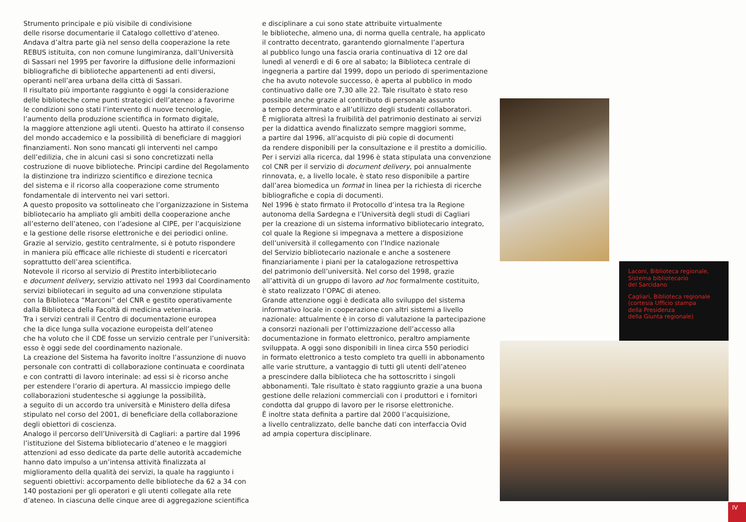Strumento principale e più visibile di condivisione
delle risorse documentarie il Catalogo collettivo d’ateneo.
Andava d’altra parte già nel senso della cooperazione la rete
REBUS istituita, con non comune lungimiranza, dall’Università
di Sassari nel 1995 per favorire la diffusione delle informazioni
bibliografiche di biblioteche appartenenti ad enti diversi,
operanti nell’area urbana della città di Sassari.
Il risultato più importante raggiunto è oggi la considerazione
delle biblioteche come punti strategici dell’ateneo: a favorirne
le condizioni sono stati l’intervento di nuove tecnologie,
l’aumento della produzione scientifica in formato digitale,
la maggiore attenzione agli utenti. Questo ha attirato il consenso
del mondo accademico e la possibilità di beneficiare di maggiori
finanziamenti. Non sono mancati gli interventi nel campo
dell’edilizia, che in alcuni casi si sono concretizzati nella
costruzione di nuove biblioteche. Principi cardine del Regolamento
la distinzione tra indirizzo scientifico e direzione tecnica
del sistema e il ricorso alla cooperazione come strumento
fondamentale di intervento nei vari settori.
A questo proposito va sottolineato che l’organizzazione in Sistema
bibliotecario ha ampliato gli ambiti della cooperazione anche
all’esterno dell’ateneo, con l’adesione al CIPE, per l’acquisizione
e la gestione delle risorse elettroniche e dei periodici online.
Grazie al servizio, gestito centralmente, si è potuto rispondere
in maniera più efficace alle richieste di studenti e ricercatori
soprattutto dell’area scientifica.
Notevole il ricorso al servizio di Prestito interbibliotecario
e document delivery, servizio attivato nel 1993 dal Coordinamento
servizi bibliotecari in seguito ad una convenzione stipulata
con la Biblioteca “Marconi” del CNR e gestito operativamente
dalla Biblioteca della Facoltà di medicina veterinaria.
Tra i servizi centrali il Centro di documentazione europea
che la dice lunga sulla vocazione europeista dell’ateneo
che ha voluto che il CDE fosse un servizio centrale per l’università:
esso è oggi sede del coordinamento nazionale.
La creazione del Sistema ha favorito inoltre l’assunzione di nuovo
personale con contratti di collaborazione continuata e coordinata
e con contratti di lavoro interinale: ad essi si è ricorso anche
per estendere l’orario di apertura. Al massiccio impiego delle
collaborazioni studentesche si aggiunge la possibilità,
a seguito di un accordo tra università e Ministero della difesa
stipulato nel corso del 2001, di beneficiare della collaborazione
degli obiettori di coscienza.
Analogo il percorso dell’Università di Cagliari: a partire dal 1996
l’istituzione del Sistema bibliotecario d’ateneo e le maggiori
attenzioni ad esso dedicate da parte delle autorità accademiche
hanno dato impulso a un’intensa attività finalizzata al
miglioramento della qualità dei servizi, la quale ha raggiunto i
seguenti obiettivi: accorpamento delle biblioteche da 62 a 34 con
140 postazioni per gli operatori e gli utenti collegate alla rete
d’ateneo. In ciascuna delle cinque aree di aggregazione scientifica
e disciplinare a cui sono state attribuite virtualmente
le biblioteche, almeno una, di norma quella centrale, ha applicato
il contratto decentrato, garantendo giornalmente l’apertura
al pubblico lungo una fascia oraria continuativa di 12 ore dal
lunedì al venerdì e di 6 ore al sabato; la Biblioteca centrale di
ingegneria a partire dal 1999, dopo un periodo di sperimentazione
che ha avuto notevole successo, è aperta al pubblico in modo
continuativo dalle ore 7,30 alle 22. Tale risultato è stato reso
possibile anche grazie al contributo di personale assunto
a tempo determinato e all’utilizzo degli studenti collaboratori.
È migliorata altresì la fruibilità del patrimonio destinato ai servizi
per la didattica avendo finalizzato sempre maggiori somme,
a partire dal 1996, all’acquisto di più copie di documenti
da rendere disponibili per la consultazione e il prestito a domicilio.
Per i servizi alla ricerca, dal 1996 è stata stipulata una convenzione
col CNR per il servizio di document delivery, poi annualmente
rinnovata, e, a livello locale, è stato reso disponibile a partire
dall’area biomedica un format in linea per la richiesta di ricerche
bibliografiche e copia di documenti.
Nel 1996 è stato firmato il Protocollo d’intesa tra la Regione
autonoma della Sardegna e l’Università degli studi di Cagliari
per la creazione di un sistema informativo bibliotecario integrato,
col quale la Regione si impegnava a mettere a disposizione
dell’università il collegamento con l’Indice nazionale
del Servizio bibliotecario nazionale e anche a sostenere
finanziariamente i piani per la catalogazione retrospettiva
del patrimonio dell’università. Nel corso del 1998, grazie
all’attività di un gruppo di lavoro ad hoc formalmente costituito,
è stato realizzato l’OPAC di ateneo.
Grande attenzione oggi è dedicata allo sviluppo del sistema
informativo locale in cooperazione con altri sistemi a livello
nazionale: attualmente è in corso di valutazione la partecipazione
a consorzi nazionali per l’ottimizzazione dell’accesso alla
documentazione in formato elettronico, peraltro ampiamente
sviluppata. A oggi sono disponibili in linea circa 550 periodici
in formato elettronico a testo completo tra quelli in abbonamento
alle varie strutture, a vantaggio di tutti gli utenti dell’ateneo
a prescindere dalla biblioteca che ha sottoscritto i singoli
abbonamenti. Tale risultato è stato raggiunto grazie a una buona
gestione delle relazioni commerciali con i produttori e i fornitori
condotta dal gruppo di lavoro per le risorse elettroniche.
È inoltre stata definita a partire dal 2000 l’acquisizione,
a livello centralizzato, delle banche dati con interfaccia Ovid
ad ampia copertura disciplinare.
Laconi, Biblioteca regionale,
Sistema bibliotecario
del Sarcidano
Cagliari, Biblioteca regionale
(cortesia Ufficio stampa
della Presidenza
della Giunta regionale)
IV